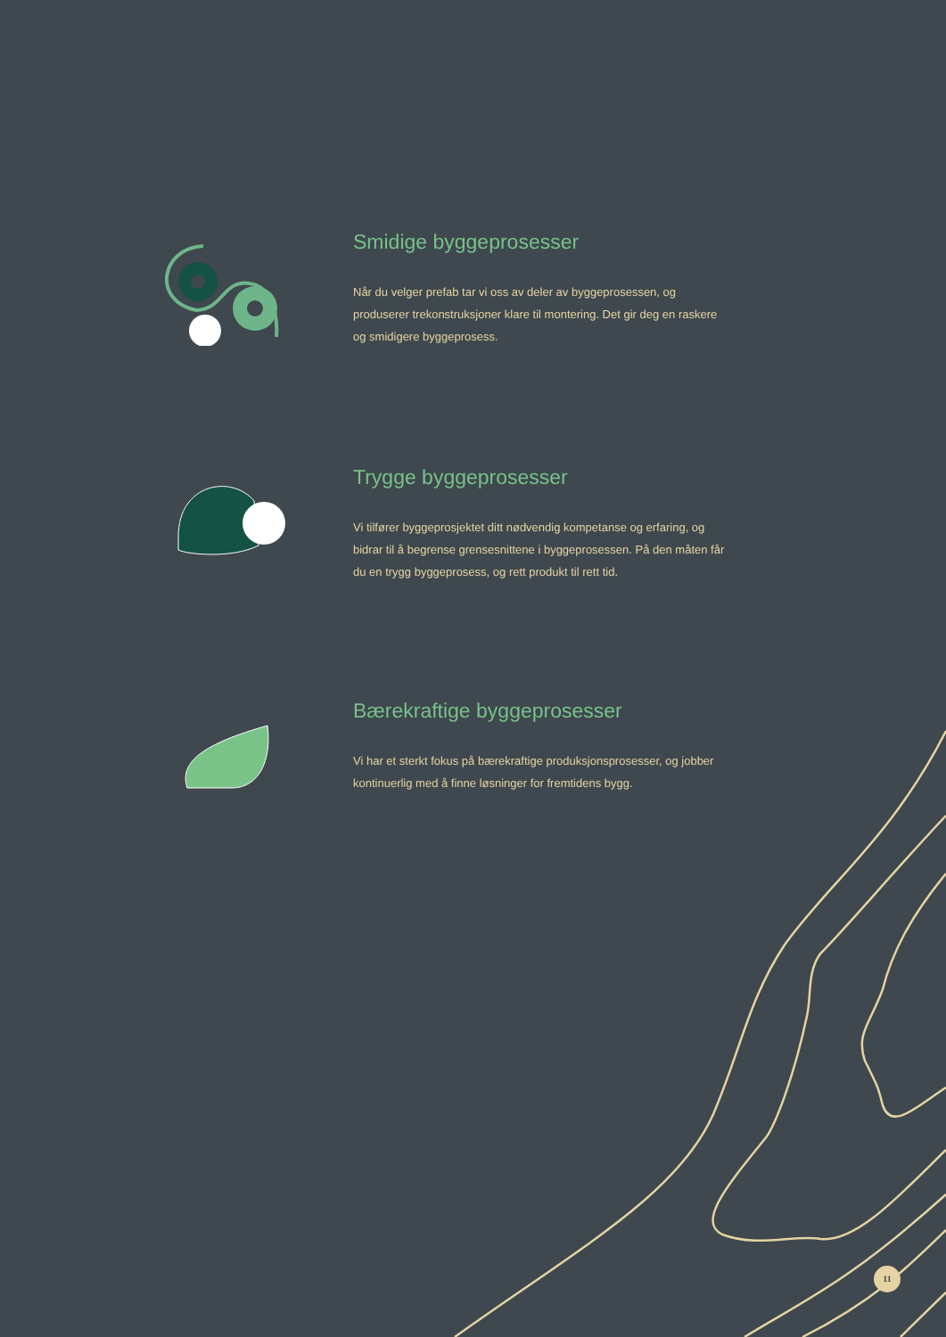Smidige byggeprosesser
Når du velger prefab tar vi oss av deler av byggeprosessen, og produserer trekonstruksjoner klare til montering. Det gir deg en raskere og smidigere byggeprosess.
Trygge byggeprosesser
Vi tilfører byggeprosjektet ditt nødvendig kompetanse og erfaring, og bidrar til å begrense grensesnittene i byggeprosessen. På den måten får du en trygg byggeprosess, og rett produkt til rett tid.
Bærekraftige byggeprosesser
Vi har et sterkt fokus på bærekraftige produksjonsprosesser, og jobber kontinuerlig med å finne løsninger for fremtidens bygg.
11